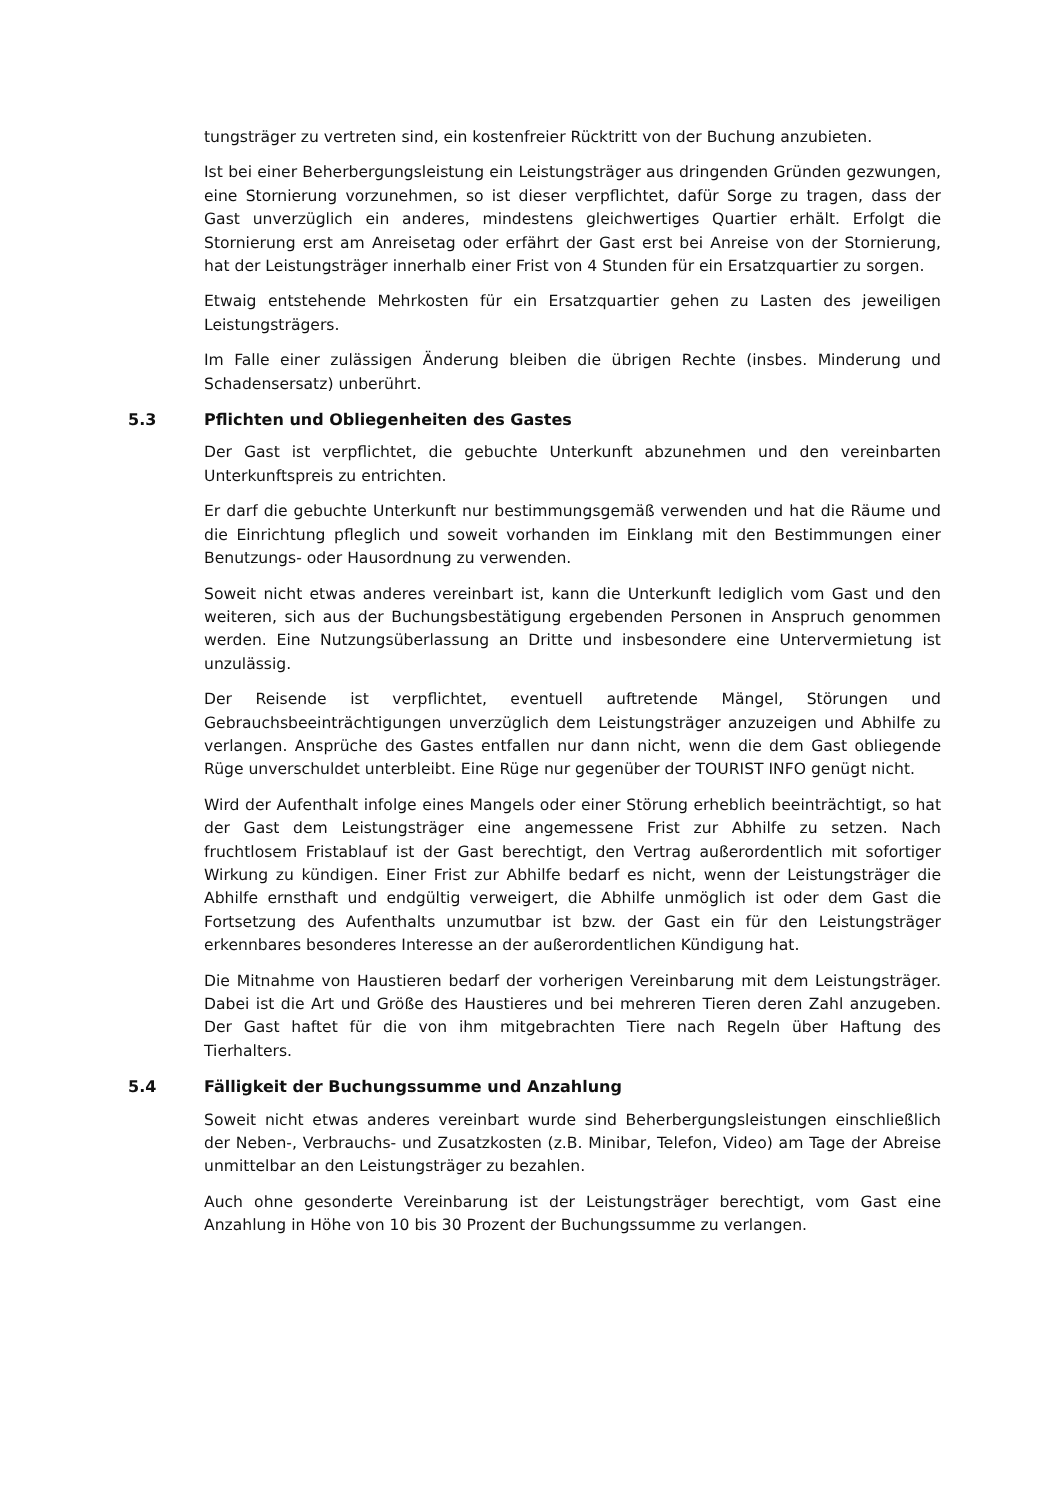tungsträger zu vertreten sind, ein kostenfreier Rücktritt von der Buchung anzubieten.
Ist bei einer Beherbergungsleistung ein Leistungsträger aus dringenden Gründen gezwungen, eine Stornierung vorzunehmen, so ist dieser verpflichtet, dafür Sorge zu tragen, dass der Gast unverzüglich ein anderes, mindestens gleichwertiges Quartier erhält. Erfolgt die Stornierung erst am Anreisetag oder erfährt der Gast erst bei Anreise von der Stornierung, hat der Leistungsträger innerhalb einer Frist von 4 Stunden für ein Ersatzquartier zu sorgen.
Etwaig entstehende Mehrkosten für ein Ersatzquartier gehen zu Lasten des jeweiligen Leistungsträgers.
Im Falle einer zulässigen Änderung bleiben die übrigen Rechte (insbes. Minderung und Schadensersatz) unberührt.
5.3 Pflichten und Obliegenheiten des Gastes
Der Gast ist verpflichtet, die gebuchte Unterkunft abzunehmen und den vereinbarten Unterkunftspreis zu entrichten.
Er darf die gebuchte Unterkunft nur bestimmungsgemäß verwenden und hat die Räume und die Einrichtung pfleglich und soweit vorhanden im Einklang mit den Bestimmungen einer Benutzungs- oder Hausordnung zu verwenden.
Soweit nicht etwas anderes vereinbart ist, kann die Unterkunft lediglich vom Gast und den weiteren, sich aus der Buchungsbestätigung ergebenden Personen in Anspruch genommen werden. Eine Nutzungsüberlassung an Dritte und insbesondere eine Untervermietung ist unzulässig.
Der Reisende ist verpflichtet, eventuell auftretende Mängel, Störungen und Gebrauchsbeeinträchtigungen unverzüglich dem Leistungsträger anzuzeigen und Abhilfe zu verlangen. Ansprüche des Gastes entfallen nur dann nicht, wenn die dem Gast obliegende Rüge unverschuldet unterbleibt. Eine Rüge nur gegenüber der TOURIST INFO genügt nicht.
Wird der Aufenthalt infolge eines Mangels oder einer Störung erheblich beeinträchtigt, so hat der Gast dem Leistungsträger eine angemessene Frist zur Abhilfe zu setzen. Nach fruchtlosem Fristablauf ist der Gast berechtigt, den Vertrag außerordentlich mit sofortiger Wirkung zu kündigen. Einer Frist zur Abhilfe bedarf es nicht, wenn der Leistungsträger die Abhilfe ernsthaft und endgültig verweigert, die Abhilfe unmöglich ist oder dem Gast die Fortsetzung des Aufenthalts unzumutbar ist bzw. der Gast ein für den Leistungsträger erkennbares besonderes Interesse an der außerordentlichen Kündigung hat.
Die Mitnahme von Haustieren bedarf der vorherigen Vereinbarung mit dem Leistungsträger. Dabei ist die Art und Größe des Haustieres und bei mehreren Tieren deren Zahl anzugeben. Der Gast haftet für die von ihm mitgebrachten Tiere nach Regeln über Haftung des Tierhalters.
5.4 Fälligkeit der Buchungssumme und Anzahlung
Soweit nicht etwas anderes vereinbart wurde sind Beherbergungsleistungen einschließlich der Neben-, Verbrauchs- und Zusatzkosten (z.B. Minibar, Telefon, Video) am Tage der Abreise unmittelbar an den Leistungsträger zu bezahlen.
Auch ohne gesonderte Vereinbarung ist der Leistungsträger berechtigt, vom Gast eine Anzahlung in Höhe von 10 bis 30 Prozent der Buchungssumme zu verlangen.